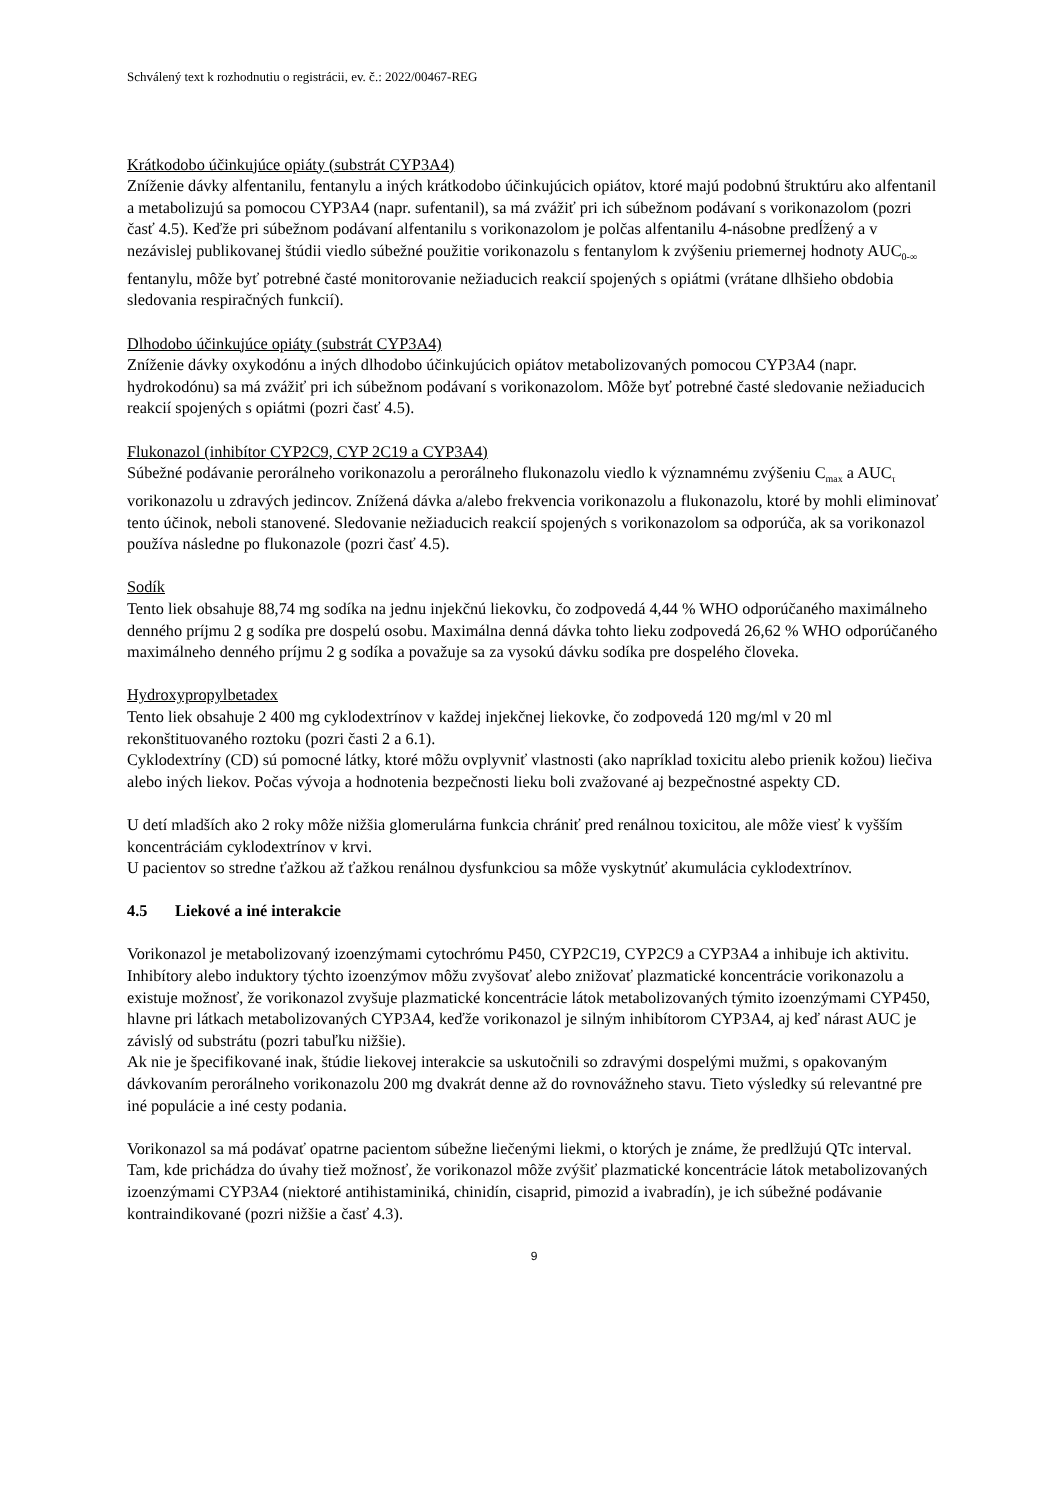Schválený text k rozhodnutiu o registrácii, ev. č.: 2022/00467-REG
Krátkodobo účinkujúce opiáty (substrát CYP3A4)
Zníženie dávky alfentanilu, fentanylu a iných krátkodobo účinkujúcich opiátov, ktoré majú podobnú štruktúru ako alfentanil a metabolizujú sa pomocou CYP3A4 (napr. sufentanil), sa má zvážiť pri ich súbežnom podávaní s vorikonazolom (pozri časť 4.5). Keďže pri súbežnom podávaní alfentanilu s vorikonazolom je polčas alfentanilu 4-násobne predĺžený a v nezávislej publikovanej štúdii viedlo súbežné použitie vorikonazolu s fentanylom k zvýšeniu priemernej hodnoty AUC<sub>0-∞</sub> fentanylu, môže byť potrebné časté monitorovanie nežiaducich reakcií spojených s opiátmi (vrátane dlhšieho obdobia sledovania respiračných funkcií).
Dlhodobo účinkujúce opiáty (substrát CYP3A4)
Zníženie dávky oxykodónu a iných dlhodobo účinkujúcich opiátov metabolizovaných pomocou CYP3A4 (napr. hydrokodónu) sa má zvážiť pri ich súbežnom podávaní s vorikonazolom. Môže byť potrebné časté sledovanie nežiaducich reakcií spojených s opiátmi (pozri časť 4.5).
Flukonazol (inhibítor CYP2C9, CYP 2C19 a CYP3A4)
Súbežné podávanie perorálneho vorikonazolu a perorálneho flukonazolu viedlo k významnému zvýšeniu C<sub>max</sub> a AUC<sub>τ</sub> vorikonazolu u zdravých jedincov. Znížená dávka a/alebo frekvencia vorikonazolu a flukonazolu, ktoré by mohli eliminovať tento účinok, neboli stanovené. Sledovanie nežiaducich reakcií spojených s vorikonazolom sa odporúča, ak sa vorikonazol používa následne po flukonazole (pozri časť 4.5).
Sodík
Tento liek obsahuje 88,74 mg sodíka na jednu injekčnú liekovku, čo zodpovedá 4,44 % WHO odporúčaného maximálneho denného príjmu 2 g sodíka pre dospelú osobu. Maximálna denná dávka tohto lieku zodpovedá 26,62 % WHO odporúčaného maximálneho denného príjmu 2 g sodíka a považuje sa za vysokú dávku sodíka pre dospelého človeka.
Hydroxypropylbetadex
Tento liek obsahuje 2 400 mg cyklodextrínov v každej injekčnej liekovke, čo zodpovedá 120 mg/ml v 20 ml rekonštituovaného roztoku (pozri časti 2 a 6.1).
Cyklodextríny (CD) sú pomocné látky, ktoré môžu ovplyvniť vlastnosti (ako napríklad toxicitu alebo prienik kožou) liečiva alebo iných liekov. Počas vývoja a hodnotenia bezpečnosti lieku boli zvažované aj bezpečnostné aspekty CD.
U detí mladších ako 2 roky môže nižšia glomerulárna funkcia chrániť pred renálnou toxicitou, ale môže viesť k vyšším koncentráciám cyklodextrínov v krvi.
U pacientov so stredne ťažkou až ťažkou renálnou dysfunkciou sa môže vyskytnúť akumulácia cyklodextrínov.
4.5 Liekové a iné interakcie
Vorikonazol je metabolizovaný izoenzýmami cytochrómu P450, CYP2C19, CYP2C9 a CYP3A4 a inhibuje ich aktivitu. Inhibítory alebo induktory týchto izoenzýmov môžu zvyšovať alebo znižovať plazmatické koncentrácie vorikonazolu a existuje možnosť, že vorikonazol zvyšuje plazmatické koncentrácie látok metabolizovaných týmito izoenzýmami CYP450, hlavne pri látkach metabolizovaných CYP3A4, keďže vorikonazol je silným inhibítorom CYP3A4, aj keď nárast AUC je závislý od substrátu (pozri tabuľku nižšie).
Ak nie je špecifikované inak, štúdie liekovej interakcie sa uskutočnili so zdravými dospelými mužmi, s opakovaným dávkovaním perorálneho vorikonazolu 200 mg dvakrát denne až do rovnovážneho stavu. Tieto výsledky sú relevantné pre iné populácie a iné cesty podania.
Vorikonazol sa má podávať opatrne pacientom súbežne liečenými liekmi, o ktorých je známe, že predlžujú QTc interval. Tam, kde prichádza do úvahy tiež možnosť, že vorikonazol môže zvýšiť plazmatické koncentrácie látok metabolizovaných izoenzýmami CYP3A4 (niektoré antihistaminiká, chinidín, cisaprid, pimozid a ivabradín), je ich súbežné podávanie kontraindikované (pozri nižšie a časť 4.3).
9